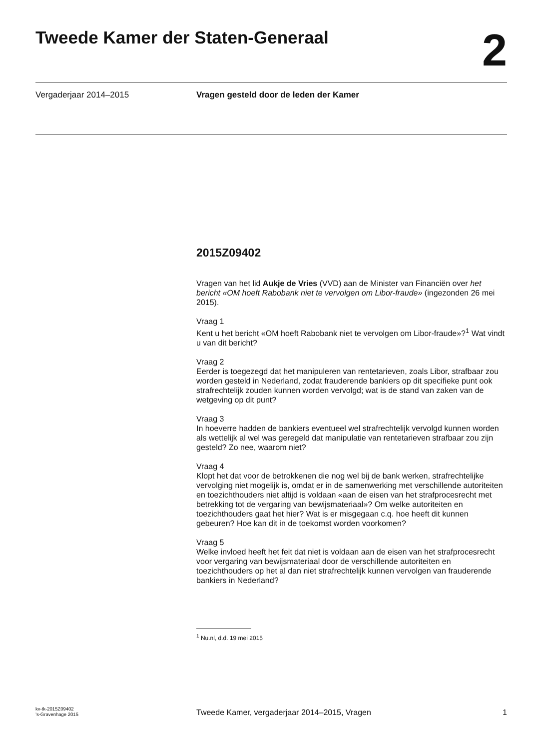Tweede Kamer der Staten-Generaal
2
Vergaderjaar 2014–2015 Vragen gesteld door de leden der Kamer
2015Z09402
Vragen van het lid Aukje de Vries (VVD) aan de Minister van Financiën over het bericht «OM hoeft Rabobank niet te vervolgen om Libor-fraude» (ingezonden 26 mei 2015).
Vraag 1
Kent u het bericht «OM hoeft Rabobank niet te vervolgen om Libor-fraude»?<sup>1</sup> Wat vindt u van dit bericht?
Vraag 2
Eerder is toegezegd dat het manipuleren van rentetarieven, zoals Libor, strafbaar zou worden gesteld in Nederland, zodat frauderende bankiers op dit specifieke punt ook strafrechtelijk zouden kunnen worden vervolgd; wat is de stand van zaken van de wetgeving op dit punt?
Vraag 3
In hoeverre hadden de bankiers eventueel wel strafrechtelijk vervolgd kunnen worden als wettelijk al wel was geregeld dat manipulatie van rentetarieven strafbaar zou zijn gesteld? Zo nee, waarom niet?
Vraag 4
Klopt het dat voor de betrokkenen die nog wel bij de bank werken, strafrechtelijke vervolging niet mogelijk is, omdat er in de samenwerking met verschillende autoriteiten en toezichthouders niet altijd is voldaan «aan de eisen van het strafprocesrecht met betrekking tot de vergaring van bewijsmateriaal»? Om welke autoriteiten en toezichthouders gaat het hier? Wat is er misgegaan c.q. hoe heeft dit kunnen gebeuren? Hoe kan dit in de toekomst worden voorkomen?
Vraag 5
Welke invloed heeft het feit dat niet is voldaan aan de eisen van het strafprocesrecht voor vergaring van bewijsmateriaal door de verschillende autoriteiten en toezichthouders op het al dan niet strafrechtelijk kunnen vervolgen van frauderende bankiers in Nederland?
<sup>1</sup> Nu.nl, d.d. 19 mei 2015
kv-tk-2015Z09402
’s-Gravenhage 2015
Tweede Kamer, vergaderjaar 2014–2015, Vragen
1